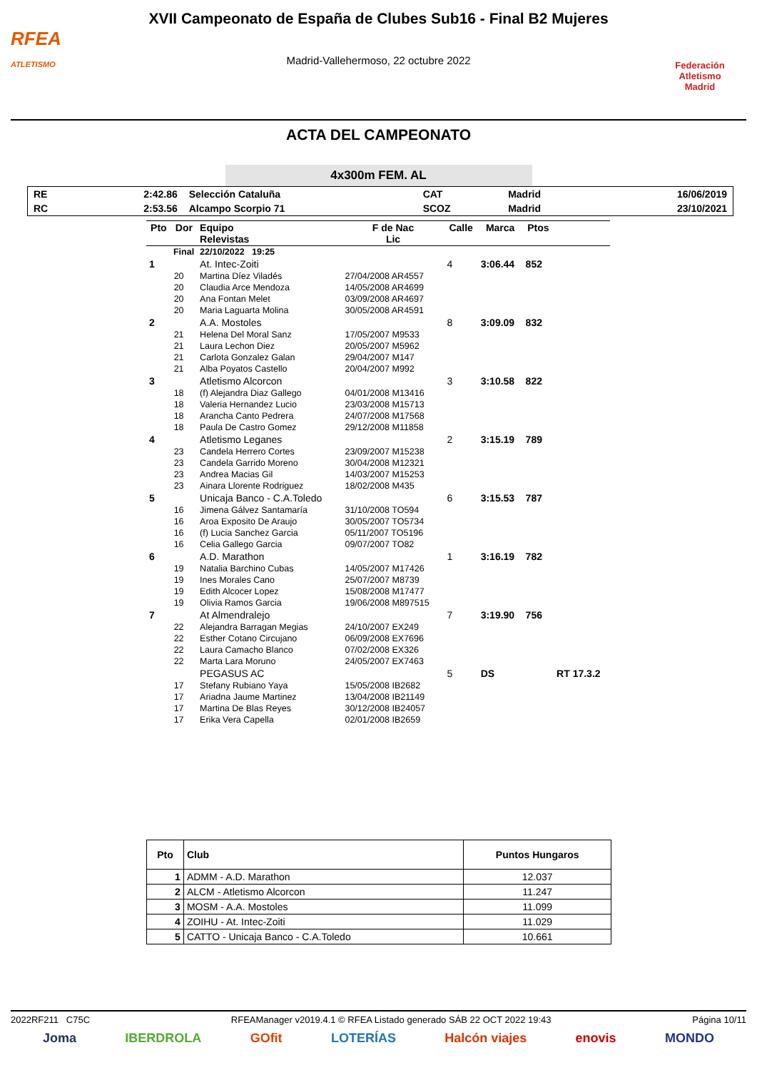RFEA
ATLETISMO
XVII Campeonato de España de Clubes Sub16 - Final B2 Mujeres
Madrid-Vallehermoso, 22 octubre 2022
Federación Atletismo
Madrid
ACTA DEL CAMPEONATO
4x300m FEM. AL
| RE | 2:42.86 | Selección Cataluña | CAT | Madrid | 16/06/2019 |
| RC | 2:53.56 | Alcampo Scorpio 71 | SCOZ | Madrid | 23/10/2021 |
| Pto | Dor | Equipo Relevistas | F de Nac Lic | Calle | Marca | Ptos | |
| --- | --- | --- | --- | --- | --- | --- | --- |
| Final | | 22/10/2022 19:25 | | | | | |
| 1 | | At. Intec-Zoiti | | 4 | 3:06.44 | 852 | |
| | 20 | Martina Díez Viladés | 27/04/2008 AR4557 | | | | |
| | 20 | Claudia Arce Mendoza | 14/05/2008 AR4699 | | | | |
| | 20 | Ana Fontan Melet | 03/09/2008 AR4697 | | | | |
| | 20 | Maria Laguarta Molina | 30/05/2008 AR4591 | | | | |
| 2 | | A.A. Mostoles | | 8 | 3:09.09 | 832 | |
| | 21 | Helena Del Moral Sanz | 17/05/2007 M9533 | | | | |
| | 21 | Laura Lechon Diez | 20/05/2007 M5962 | | | | |
| | 21 | Carlota Gonzalez Galan | 29/04/2007 M147 | | | | |
| | 21 | Alba Poyatos Castello | 20/04/2007 M992 | | | | |
| 3 | | Atletismo Alcorcon | | 3 | 3:10.58 | 822 | |
| | 18 | (f) Alejandra Diaz Gallego | 04/01/2008 M13416 | | | | |
| | 18 | Valeria Hernandez Lucio | 23/03/2008 M15713 | | | | |
| | 18 | Arancha Canto Pedrera | 24/07/2008 M17568 | | | | |
| | 18 | Paula De Castro Gomez | 29/12/2008 M11858 | | | | |
| 4 | | Atletismo Leganes | | 2 | 3:15.19 | 789 | |
| | 23 | Candela Herrero Cortes | 23/09/2007 M15238 | | | | |
| | 23 | Candela Garrido Moreno | 30/04/2008 M12321 | | | | |
| | 23 | Andrea Macias Gil | 14/03/2007 M15253 | | | | |
| | 23 | Ainara Llorente Rodriguez | 18/02/2008 M435 | | | | |
| 5 | | Unicaja Banco - C.A.Toledo | | 6 | 3:15.53 | 787 | |
| | 16 | Jimena Gálvez Santamaría | 31/10/2008 TO594 | | | | |
| | 16 | Aroa Exposito De Araujo | 30/05/2007 TO5734 | | | | |
| | 16 | (f) Lucia Sanchez Garcia | 05/11/2007 TO5196 | | | | |
| | 16 | Celia Gallego Garcia | 09/07/2007 TO82 | | | | |
| 6 | | A.D. Marathon | | 1 | 3:16.19 | 782 | |
| | 19 | Natalia Barchino Cubas | 14/05/2007 M17426 | | | | |
| | 19 | Ines Morales Cano | 25/07/2007 M8739 | | | | |
| | 19 | Edith Alcocer Lopez | 15/08/2008 M17477 | | | | |
| | 19 | Olivia Ramos Garcia | 19/06/2008 M897515 | | | | |
| 7 | | At Almendralejo | | 7 | 3:19.90 | 756 | |
| | 22 | Alejandra Barragan Megias | 24/10/2007 EX249 | | | | |
| | 22 | Esther Cotano Circujano | 06/09/2008 EX7696 | | | | |
| | 22 | Laura Camacho Blanco | 07/02/2008 EX326 | | | | |
| | 22 | Marta Lara Moruno | 24/05/2007 EX7463 | | | | |
| | | PEGASUS AC | | 5 | DS | | RT 17.3.2 |
| | 17 | Stefany Rubiano Yaya | 15/05/2008 IB2682 | | | | |
| | 17 | Ariadna Jaume Martinez | 13/04/2008 IB21149 | | | | |
| | 17 | Martina De Blas Reyes | 30/12/2008 IB24057 | | | | |
| | 17 | Erika Vera Capella | 02/01/2008 IB2659 | | | | |
| Pto | Club | Puntos Hungaros |
| --- | --- | --- |
| 1 | ADMM - A.D. Marathon | 12.037 |
| 2 | ALCM - Atletismo Alcorcon | 11.247 |
| 3 | MOSM - A.A. Mostoles | 11.099 |
| 4 | ZOIHU - At. Intec-Zoiti | 11.029 |
| 5 | CATTO - Unicaja Banco - C.A.Toledo | 10.661 |
2022RF211 C75C RFEAManager v2019.4.1 © RFEA Listado generado SÁB 22 OCT 2022 19:43 Página 10/11
Joma IBERDROLA GOfit LOTERÍAS Halcón viajes enovis MONDO